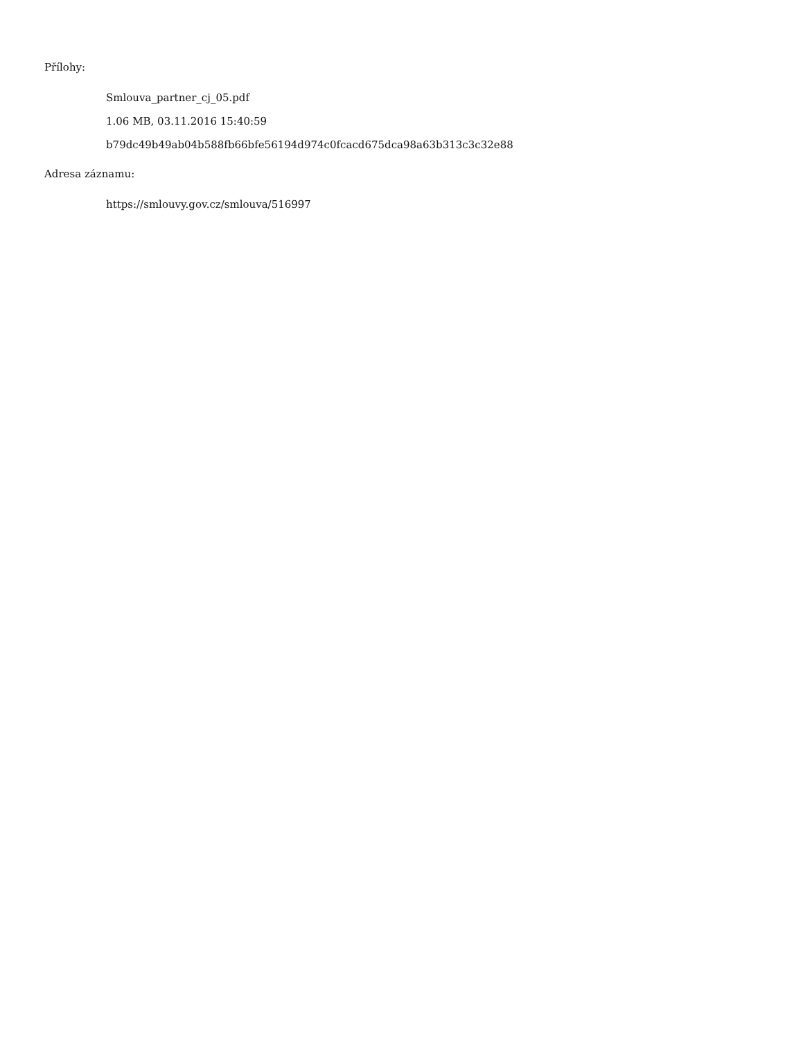Přílohy:
Smlouva_partner_cj_05.pdf
1.06 MB, 03.11.2016 15:40:59
b79dc49b49ab04b588fb66bfe56194d974c0fcacd675dca98a63b313c3c32e88
Adresa záznamu:
https://smlouvy.gov.cz/smlouva/516997